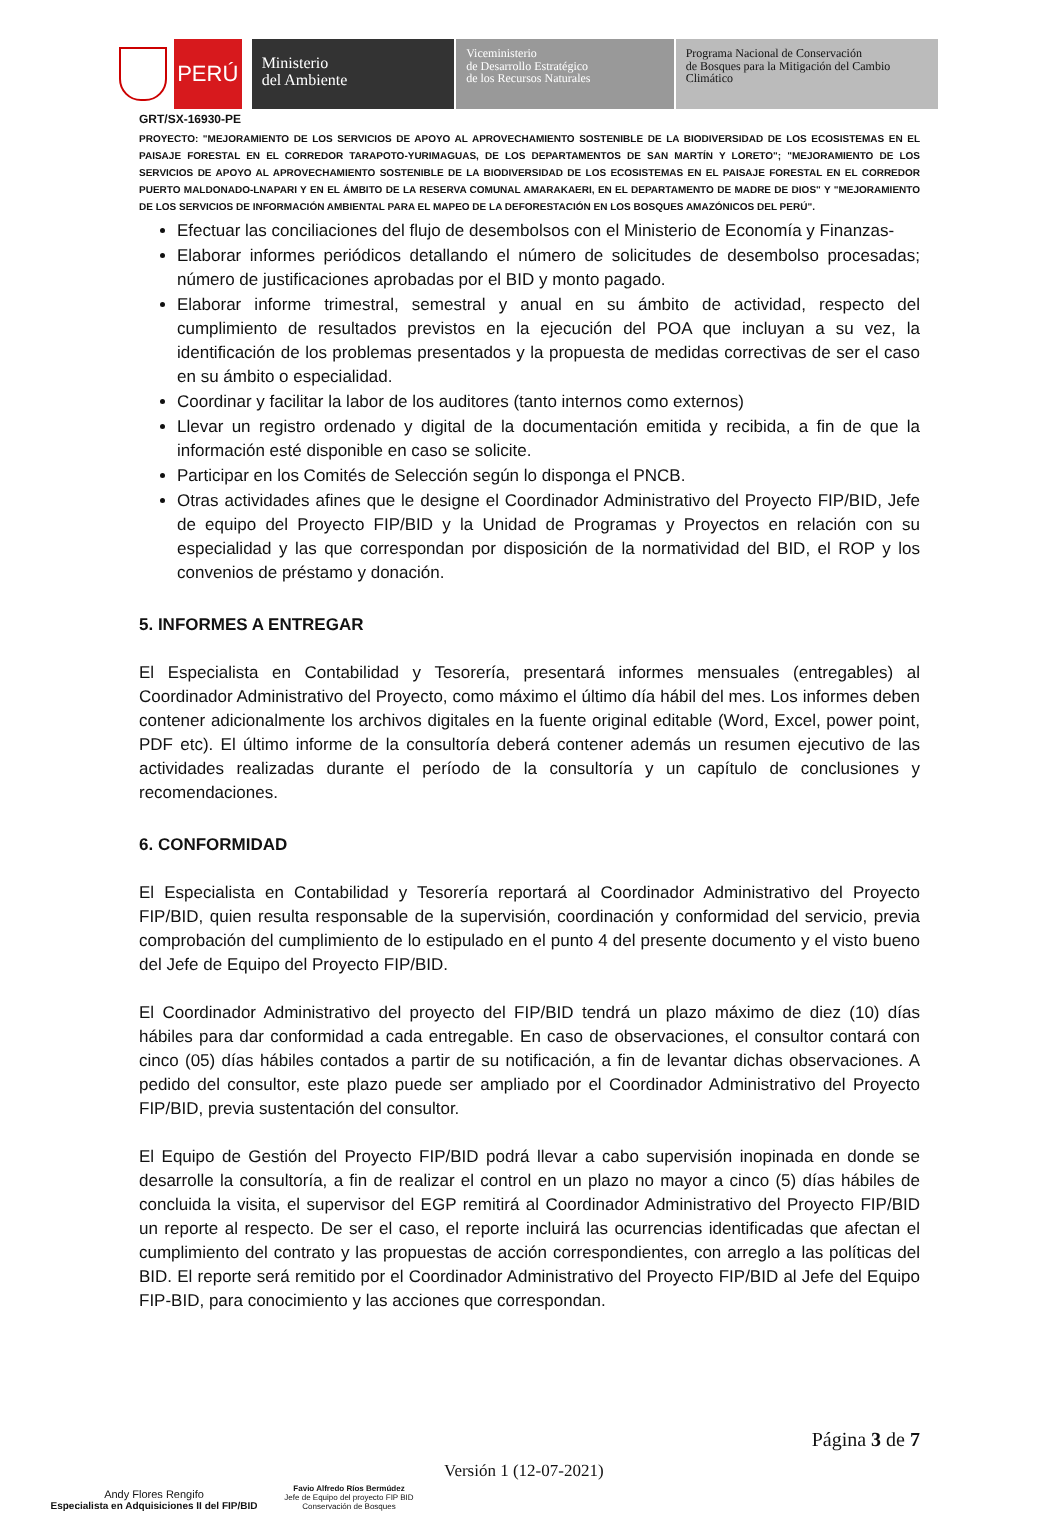PERÚ
Ministerio
del Ambiente
Viceministerio
de Desarrollo Estratégico
de los Recursos Naturales
Programa Nacional de Conservación
de Bosques para la Mitigación del Cambio
Climático
GRT/SX-16930-PE
PROYECTO: "MEJORAMIENTO DE LOS SERVICIOS DE APOYO AL APROVECHAMIENTO SOSTENIBLE DE LA BIODIVERSIDAD DE LOS ECOSISTEMAS EN EL PAISAJE FORESTAL EN EL CORREDOR TARAPOTO-YURIMAGUAS, DE LOS DEPARTAMENTOS DE SAN MARTÍN Y LORETO"; "MEJORAMIENTO DE LOS SERVICIOS DE APOYO AL APROVECHAMIENTO SOSTENIBLE DE LA BIODIVERSIDAD DE LOS ECOSISTEMAS EN EL PAISAJE FORESTAL EN EL CORREDOR PUERTO MALDONADO-LNAPARI Y EN EL ÁMBITO DE LA RESERVA COMUNAL AMARAKAERI, EN EL DEPARTAMENTO DE MADRE DE DIOS" Y "MEJORAMIENTO DE LOS SERVICIOS DE INFORMACIÓN AMBIENTAL PARA EL MAPEO DE LA DEFORESTACIÓN EN LOS BOSQUES AMAZÓNICOS DEL PERÚ".
Efectuar las conciliaciones del flujo de desembolsos con el Ministerio de Economía y Finanzas-
Elaborar informes periódicos detallando el número de solicitudes de desembolso procesadas; número de justificaciones aprobadas por el BID y monto pagado.
Elaborar informe trimestral, semestral y anual en su ámbito de actividad, respecto del cumplimiento de resultados previstos en la ejecución del POA que incluyan a su vez, la identificación de los problemas presentados y la propuesta de medidas correctivas de ser el caso en su ámbito o especialidad.
Coordinar y facilitar la labor de los auditores (tanto internos como externos)
Llevar un registro ordenado y digital de la documentación emitida y recibida, a fin de que la información esté disponible en caso se solicite.
Participar en los Comités de Selección según lo disponga el PNCB.
Otras actividades afines que le designe el Coordinador Administrativo del Proyecto FIP/BID, Jefe de equipo del Proyecto FIP/BID y la Unidad de Programas y Proyectos en relación con su especialidad y las que correspondan por disposición de la normatividad del BID, el ROP y los convenios de préstamo y donación.
5. INFORMES A ENTREGAR
El Especialista en Contabilidad y Tesorería, presentará informes mensuales (entregables) al Coordinador Administrativo del Proyecto, como máximo el último día hábil del mes. Los informes deben contener adicionalmente los archivos digitales en la fuente original editable (Word, Excel, power point, PDF etc). El último informe de la consultoría deberá contener además un resumen ejecutivo de las actividades realizadas durante el período de la consultoría y un capítulo de conclusiones y recomendaciones.
6. CONFORMIDAD
El Especialista en Contabilidad y Tesorería reportará al Coordinador Administrativo del Proyecto FIP/BID, quien resulta responsable de la supervisión, coordinación y conformidad del servicio, previa comprobación del cumplimiento de lo estipulado en el punto 4 del presente documento y el visto bueno del Jefe de Equipo del Proyecto FIP/BID.
El Coordinador Administrativo del proyecto del FIP/BID tendrá un plazo máximo de diez (10) días hábiles para dar conformidad a cada entregable. En caso de observaciones, el consultor contará con cinco (05) días hábiles contados a partir de su notificación, a fin de levantar dichas observaciones. A pedido del consultor, este plazo puede ser ampliado por el Coordinador Administrativo del Proyecto FIP/BID, previa sustentación del consultor.
El Equipo de Gestión del Proyecto FIP/BID podrá llevar a cabo supervisión inopinada en donde se desarrolle la consultoría, a fin de realizar el control en un plazo no mayor a cinco (5) días hábiles de concluida la visita, el supervisor del EGP remitirá al Coordinador Administrativo del Proyecto FIP/BID un reporte al respecto. De ser el caso, el reporte incluirá las ocurrencias identificadas que afectan el cumplimiento del contrato y las propuestas de acción correspondientes, con arreglo a las políticas del BID. El reporte será remitido por el Coordinador Administrativo del Proyecto FIP/BID al Jefe del Equipo FIP-BID, para conocimiento y las acciones que correspondan.
Andy Flores Rengifo
Especialista en Adquisiciones II del FIP/BID
Favio Alfredo Ríos Bermúdez
Jefe de Equipo del proyecto FIP BID
Conservación de Bosques
Versión 1 (12-07-2021)
Página 3 de 7